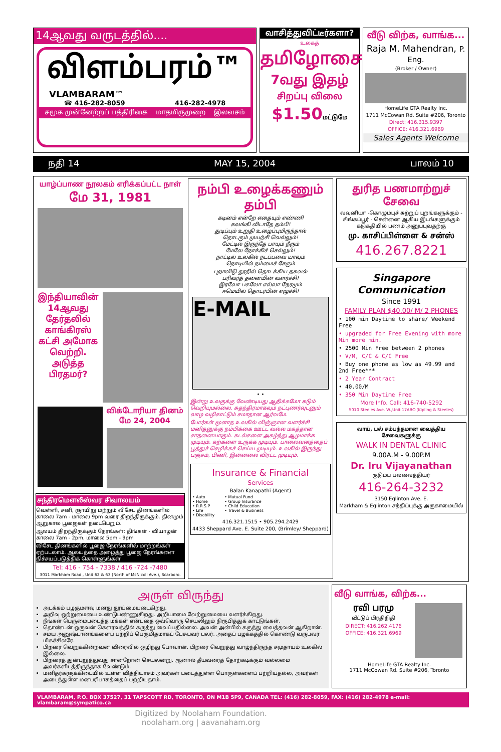14ஆவது வருடத்தில்....
விளம்பரம்™
VLAMBARAM™
☎ 416-282-8059 416-282-4978
சமூக முன்னேற்றப் பத்திரிகை மாதமிருமுறை இலவசம்
வாசித்துவிட்டீர்களா?
உலகத்
தமிழோசை
7வது இதழ்
சிறப்பு விலை
$1.50மட்டுமே
வீடு விற்க, வாங்க...
Raja M. Mahendran, P. Eng.
(Broker / Owner)
HomeLife GTA Realty Inc.
1711 McCowan Rd. Suite #206, Toronto
Direct: 416.315.9397
OFFICE: 416.321.6969
Sales Agents Welcome
நதி 14 MAY 15, 2004 பாலம் 10
யாழ்ப்பாண நூலகம் எரிக்கப்பட்ட நாள்
மே 31, 1981
இந்தியாவின் 14ஆவது தேர்தலில் காங்கிரஸ் கட்சி அமோக வெற்றி. அடுத்த பிரதமர்?
விக்டோரியா தினம் மே 24, 2004
சந்திரமௌலீஸ்வர சிவாலயம்
வெள்ளி, சனி, ஞாயிறு மற்றும் விசேட தினங்களில் காலை 7am - மாலை 9pm வரை திறந்திருக்கும். தினமும் ஆறுகால பூஜைகள் நடைபெறும்.
ஆலயம் திறந்திருக்கும் நேரங்கள்: திங்கள் - வியாழன் காலை 7am - 2pm, மாலை 5pm - 9pm
விசேட தினங்களில் பூஜை நேரங்களில் மாற்றங்கள் ஏற்படலாம். ஆலயத்தை அழைத்து பூஜை நேரங்களை நிச்சயப்படுத்திக் கொள்ளுங்கள்
Tel: 416 - 754 - 7338 / 416 -724 -7480
3011 Markham Road , Unit 62 & 63 (North of McNicoll Ave.), Scarboro.
நம்பி உழைக்கணும் தம்பி
கடினம் என்றே எதையும் எண்ணி
கலங்கி விடாதே தம்பி!
துடிப்பும் உறுதி உழைப்புமிருந்தால்
தொடரும் முயற்சி வெல்லும்!
மேட்டில் இருந்தே பாயும் நீரும்
மேலே நோக்கிச் செல்லும்!
நாட்டில் உலகில் நடப்பவை யாவும்
நொடியில் நம்மைச் சேரும்
புறாவிடு தூதில் தொடக்கிய தகவல்
பரிவர்த் தனையின் வளர்ச்சி!
இரவோ பகலோ எல்லா நேரமும்
ஈமெயில் தொடர்பின் எழுச்சி!
E-MAIL
• •
இன்று உலகுக்கு வேண்டியது ஆதிக்கமோ கடும் வெறியுமல்லை. சுதந்திரமாகவும் நட்புணர்வுடனும் வாழ வழிகாட்டும் சமாதான ஆர்வமே.
போர்கள் மூளாத உலகில் விஞ்ஞான வளர்ச்சி மனிதனுக்கு நம்பிக்கை ஊட்ட வல்ல மகத்தான சாதனையாகும். கடல்களை அகழ்ந்து ஆழமாக்க முடியும். கற்களை உருக்க முடியும். பாலைவனத்தைப் பூத்துச் செழிக்கச் செய்ய முடியும். உலகில் இருந்து பஞ்சம், பிணி, இன்னலை விரட்ட முடியும்.
Insurance & Financial
Services
Balan Kanapathi (Agent)
• Auto
• Home
• R.R.S.P
• Life
• Disability
• Mutual Fund
• Group Insurance
• Child Education
• Travel & Business
416.321.1515 • 905.294.2429
4433 Sheppard Ave. E. Suite 200, (Brimley/ Sheppard)
துரித பணமாற்றுச் சேவை
வவுனியா -கொழும்புச் சுற்றுப் புறங்களுக்கும் - சிங்கப்பூர் - சென்னை ஆகிய இடங்களுக்கும் கடுகதியில் பணம் அனுப்புவதற்கு
மு. காசிப்பிள்ளை & சன்ஸ்
416.267.8221
Singapore Communication
Since 1991
FAMILY PLAN $40.00/ M/ 2 PHONES
• 100 min Daytime to share/ Weekend Free
• upgraded for Free Evening with more Min more min.
• 2500 Min Free between 2 phones
• V/M, C/C & C/C Free
• Buy one phone as low as 49.99 and 2nd Free***
• 2 Year Contract
• 40.00/M
• 350 Min Daytime Free
More Info. Call: 416-740-5292
5010 Steeles Ave. W.,Unit 17ABC-(Kipling & Steeles)
வாய், பல் சம்பந்தமான வைத்திய சேவைகளுக்கு
WALK IN DENTAL CLINIC
9.00A.M - 9.00P.M
Dr. Iru Vijayanathan
குடும்ப பல்வைத்தியர்
416-264-3232
3150 Eglinton Ave. E.
Markham & Eglinton சந்திப்புக்கு அருகாமையில்
அருள் விருந்து
அடக்கம் பழகுமளவு மனது தூய்மையடைகிறது.
அறிவு ஒற்றுமையை உண்டுபண்ணுகிறது. அறியாமை வேற்றுமையை வளர்க்கிறது.
நீங்கள் பெருமைபடைத்த மக்கள் என்பதை ஒவ்வொரு செயலிலும் நிரூபித்துக் காட்டுங்கள்.
தொண்டன் ஒருவன் கௌரவத்தில் கருத்து வைப்பதில்லை. அவன் அன்பில் கருத்து வைத்தவன் ஆகிறான்.
சமய அனுஷ்டானங்களைப் பற்றிப் பெருமிதமாகப் பேசுபவர் பலர். அதைப் பழக்கத்தில் கொண்டு வருபவர் மிகச்சிலரே.
பிறரை வெறுக்கின்றவன் விரைவில் ஒழிந்து போவான். பிறரை வெறுத்து வாழ்ந்திருந்த சமுதாயம் உலகில் இல்லை.
பிறரைத் துன்புறுத்துவது சான்றோன் செயலன்று. ஆனால் தீயவரைத் தோற்கடிக்கும் வல்லமை அவர்களிடத்திருந்தாக வேண்டும்.
மனிதர்களுக்கிடையில் உள்ள வித்தியாசம் அவர்கள் படைத்துள்ள பொருள்களைப் பற்றியதல்ல, அவர்கள் அடைந்துள்ள மனபரிபாகத்தைப் பற்றியதாம்.
வீடு வாங்க, விற்க...
ரவி பரமு
வீட்டுப் பிரதிநிதி
DIRECT: 416.262.4176
OFFICE: 416.321.6969
HomeLife GTA Realty Inc.
1711 McCowan Rd. Suite #206, Toronto
VLAMBARAM, P.O. BOX 37527, 31 TAPSCOTT RD, TORONTO, ON M1B 5P9, CANADA TEL: (416) 282-8059, FAX: (416) 282-4978 e-mail: vlambaram@sympatico.ca
Digitized by Noolaham Foundation.
noolaham.org | aavanaham.org